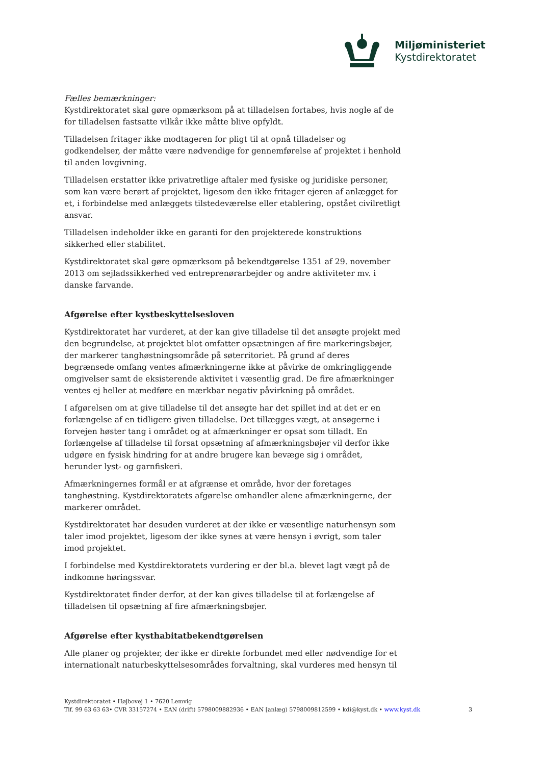Miljøministeriet
Kystdirektoratet
Fælles bemærkninger:
Kystdirektoratet skal gøre opmærksom på at tilladelsen fortabes, hvis nogle af de for tilladelsen fastsatte vilkår ikke måtte blive opfyldt.
Tilladelsen fritager ikke modtageren for pligt til at opnå tilladelser og godkendelser, der måtte være nødvendige for gennemførelse af projektet i henhold til anden lovgivning.
Tilladelsen erstatter ikke privatretlige aftaler med fysiske og juridiske personer, som kan være berørt af projektet, ligesom den ikke fritager ejeren af anlægget for et, i forbindelse med anlæggets tilstedeværelse eller etablering, opstået civilretligt ansvar.
Tilladelsen indeholder ikke en garanti for den projekterede konstruktions sikkerhed eller stabilitet.
Kystdirektoratet skal gøre opmærksom på bekendtgørelse 1351 af 29. november 2013 om sejladssikkerhed ved entreprenørarbejder og andre aktiviteter mv. i danske farvande.
Afgørelse efter kystbeskyttelsesloven
Kystdirektoratet har vurderet, at der kan give tilladelse til det ansøgte projekt med den begrundelse, at projektet blot omfatter opsætningen af fire markeringsbøjer, der markerer tanghøstningsområde på søterritoriet. På grund af deres begrænsede omfang ventes afmærkningerne ikke at påvirke de omkringliggende omgivelser samt de eksisterende aktivitet i væsentlig grad. De fire afmærkninger ventes ej heller at medføre en mærkbar negativ påvirkning på området.
I afgørelsen om at give tilladelse til det ansøgte har det spillet ind at det er en forlængelse af en tidligere given tilladelse. Det tillægges vægt, at ansøgerne i forvejen høster tang i området og at afmærkninger er opsat som tilladt. En forlængelse af tilladelse til forsat opsætning af afmærkningsbøjer vil derfor ikke udgøre en fysisk hindring for at andre brugere kan bevæge sig i området, herunder lyst- og garnfiskeri.
Afmærkningernes formål er at afgrænse et område, hvor der foretages tanghøstning. Kystdirektoratets afgørelse omhandler alene afmærkningerne, der markerer området.
Kystdirektoratet har desuden vurderet at der ikke er væsentlige naturhensyn som taler imod projektet, ligesom der ikke synes at være hensyn i øvrigt, som taler imod projektet.
I forbindelse med Kystdirektoratets vurdering er der bl.a. blevet lagt vægt på de indkomne høringssvar.
Kystdirektoratet finder derfor, at der kan gives tilladelse til at forlængelse af tilladelsen til opsætning af fire afmærkningsbøjer.
Afgørelse efter kysthabitatbekendtgørelsen
Alle planer og projekter, der ikke er direkte forbundet med eller nødvendige for et internationalt naturbeskyttelsesområdes forvaltning, skal vurderes med hensyn til
Kystdirektoratet • Højbovej 1 • 7620 Lemvig
Tlf. 99 63 63 63• CVR 33157274 • EAN (drift) 5798009882936 • EAN [anlæg) 5798009812599 • kdi@kyst.dk • www.kyst.dk
3